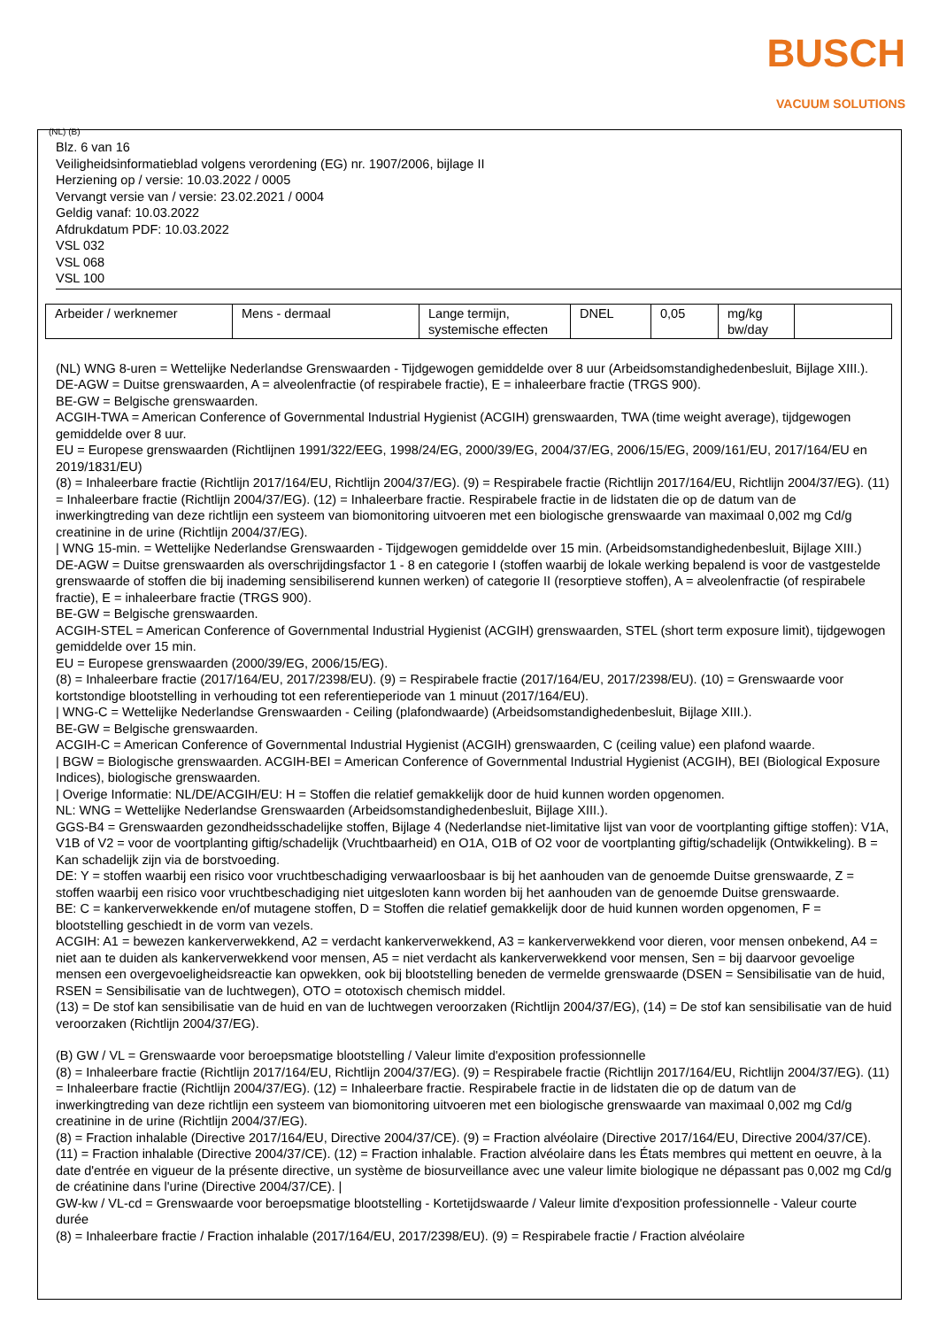BUSCH
VACUUM SOLUTIONS
(NL) (B)
Blz. 6 van 16
Veiligheidsinformatieblad volgens verordening (EG) nr. 1907/2006, bijlage II
Herziening op / versie: 10.03.2022 / 0005
Vervangt versie van / versie: 23.02.2021 / 0004
Geldig vanaf: 10.03.2022
Afdrukdatum PDF: 10.03.2022
VSL 032
VSL 068
VSL 100
| Arbeider / werknemer | Mens - dermaal | Lange termijn, systemische effecten | DNEL | 0,05 | mg/kg bw/day | |
(NL) WNG 8-uren = Wettelijke Nederlandse Grenswaarden - Tijdgewogen gemiddelde over 8 uur (Arbeidsomstandighedenbesluit, Bijlage XIII.).
DE-AGW = Duitse grenswaarden, A = alveolenfractie (of respirabele fractie), E = inhaleerbare fractie (TRGS 900).
BE-GW = Belgische grenswaarden.
ACGIH-TWA = American Conference of Governmental Industrial Hygienist (ACGIH) grenswaarden, TWA (time weight average), tijdgewogen gemiddelde over 8 uur.
EU = Europese grenswaarden (Richtlijnen 1991/322/EEG, 1998/24/EG, 2000/39/EG, 2004/37/EG, 2006/15/EG, 2009/161/EU, 2017/164/EU en 2019/1831/EU)
(8) = Inhaleerbare fractie (Richtlijn 2017/164/EU, Richtlijn 2004/37/EG). (9) = Respirabele fractie (Richtlijn 2017/164/EU, Richtlijn 2004/37/EG). (11) = Inhaleerbare fractie (Richtlijn 2004/37/EG). (12) = Inhaleerbare fractie. Respirabele fractie in de lidstaten die op de datum van de inwerkingtreding van deze richtlijn een systeem van biomonitoring uitvoeren met een biologische grenswaarde van maximaal 0,002 mg Cd/g creatinine in de urine (Richtlijn 2004/37/EG).
| WNG 15-min. = Wettelijke Nederlandse Grenswaarden - Tijdgewogen gemiddelde over 15 min. (Arbeidsomstandighedenbesluit, Bijlage XIII.)
DE-AGW = Duitse grenswaarden als overschrijdingsfactor 1 - 8 en categorie I (stoffen waarbij de lokale werking bepalend is voor de vastgestelde grenswaarde of stoffen die bij inademing sensibiliserend kunnen werken) of categorie II (resorptieve stoffen), A = alveolenfractie (of respirabele fractie), E = inhaleerbare fractie (TRGS 900).
BE-GW = Belgische grenswaarden.
ACGIH-STEL = American Conference of Governmental Industrial Hygienist (ACGIH) grenswaarden, STEL (short term exposure limit), tijdgewogen gemiddelde over 15 min.
EU = Europese grenswaarden (2000/39/EG, 2006/15/EG).
(8) = Inhaleerbare fractie (2017/164/EU, 2017/2398/EU). (9) = Respirabele fractie (2017/164/EU, 2017/2398/EU). (10) = Grenswaarde voor kortstondige blootstelling in verhouding tot een referentieperiode van 1 minuut (2017/164/EU).
| WNG-C = Wettelijke Nederlandse Grenswaarden - Ceiling (plafondwaarde) (Arbeidsomstandighedenbesluit, Bijlage XIII.).
BE-GW = Belgische grenswaarden.
ACGIH-C = American Conference of Governmental Industrial Hygienist (ACGIH) grenswaarden, C (ceiling value) een plafond waarde.
| BGW = Biologische grenswaarden. ACGIH-BEI = American Conference of Governmental Industrial Hygienist (ACGIH), BEI (Biological Exposure Indices), biologische grenswaarden.
| Overige Informatie: NL/DE/ACGIH/EU: H = Stoffen die relatief gemakkelijk door de huid kunnen worden opgenomen.
NL: WNG = Wettelijke Nederlandse Grenswaarden (Arbeidsomstandighedenbesluit, Bijlage XIII.).
GGS-B4 = Grenswaarden gezondheidsschadelijke stoffen, Bijlage 4 (Nederlandse niet-limitative lijst van voor de voortplanting giftige stoffen): V1A, V1B of V2 = voor de voortplanting giftig/schadelijk (Vruchtbaarheid) en O1A, O1B of O2 voor de voortplanting giftig/schadelijk (Ontwikkeling). B = Kan schadelijk zijn via de borstvoeding.
DE: Y = stoffen waarbij een risico voor vruchtbeschadiging verwaarloosbaar is bij het aanhouden van de genoemde Duitse grenswaarde, Z = stoffen waarbij een risico voor vruchtbeschadiging niet uitgesloten kann worden bij het aanhouden van de genoemde Duitse grenswaarde.
BE: C = kankerverwekkende en/of mutagene stoffen, D = Stoffen die relatief gemakkelijk door de huid kunnen worden opgenomen, F = blootstelling geschiedt in de vorm van vezels.
ACGIH: A1 = bewezen kankerverwekkend, A2 = verdacht kankerverwekkend, A3 = kankerverwekkend voor dieren, voor mensen onbekend, A4 = niet aan te duiden als kankerverwekkend voor mensen, A5 = niet verdacht als kankerverwekkend voor mensen, Sen = bij daarvoor gevoelige mensen een overgevoeligheidsreactie kan opwekken, ook bij blootstelling beneden de vermelde grenswaarde (DSEN = Sensibilisatie van de huid, RSEN = Sensibilisatie van de luchtwegen), OTO = ototoxisch chemisch middel.
(13) = De stof kan sensibilisatie van de huid en van de luchtwegen veroorzaken (Richtlijn 2004/37/EG), (14) = De stof kan sensibilisatie van de huid veroorzaken (Richtlijn 2004/37/EG).
(B) GW / VL = Grenswaarde voor beroepsmatige blootstelling / Valeur limite d'exposition professionnelle
(8) = Inhaleerbare fractie (Richtlijn 2017/164/EU, Richtlijn 2004/37/EG). (9) = Respirabele fractie (Richtlijn 2017/164/EU, Richtlijn 2004/37/EG). (11) = Inhaleerbare fractie (Richtlijn 2004/37/EG). (12) = Inhaleerbare fractie. Respirabele fractie in de lidstaten die op de datum van de inwerkingtreding van deze richtlijn een systeem van biomonitoring uitvoeren met een biologische grenswaarde van maximaal 0,002 mg Cd/g creatinine in de urine (Richtlijn 2004/37/EG).
(8) = Fraction inhalable (Directive 2017/164/EU, Directive 2004/37/CE). (9) = Fraction alvéolaire (Directive 2017/164/EU, Directive 2004/37/CE). (11) = Fraction inhalable (Directive 2004/37/CE). (12) = Fraction inhalable. Fraction alvéolaire dans les États membres qui mettent en oeuvre, à la date d'entrée en vigueur de la présente directive, un système de biosurveillance avec une valeur limite biologique ne dépassant pas 0,002 mg Cd/g de créatinine dans l'urine (Directive 2004/37/CE). |
GW-kw / VL-cd = Grenswaarde voor beroepsmatige blootstelling - Kortetijdswaarde / Valeur limite d'exposition professionnelle - Valeur courte durée
(8) = Inhaleerbare fractie / Fraction inhalable (2017/164/EU, 2017/2398/EU). (9) = Respirabele fractie / Fraction alvéolaire